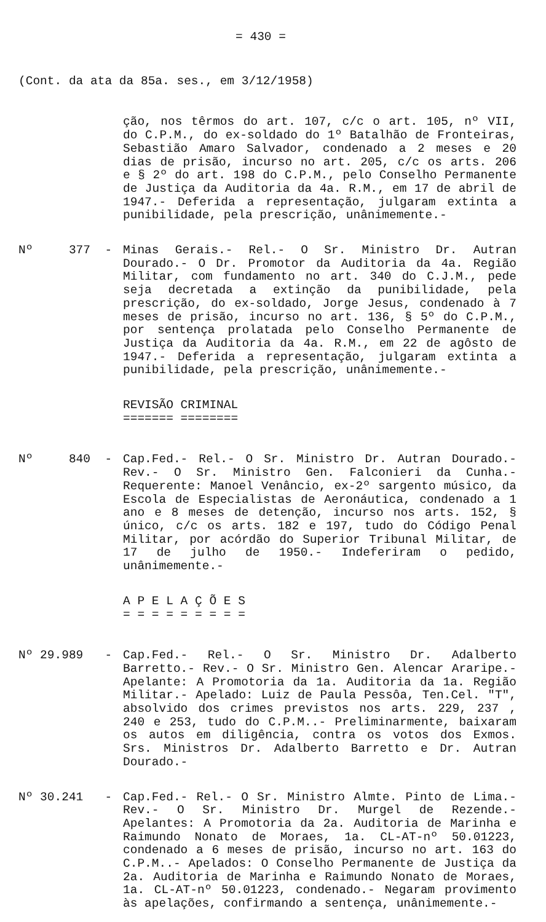= 430 =
(Cont. da ata da 85a. ses., em 3/12/1958)
ção, nos têrmos do art. 107, c/c o art. 105, nº VII, do C.P.M., do ex-soldado do 1º Batalhão de Fronteiras, Sebastião Amaro Salvador, condenado a 2 meses e 20 dias de prisão, incurso no art. 205, c/c os arts. 206 e § 2º do art. 198 do C.P.M., pelo Conselho Permanente de Justiça da Auditoria da 4a. R.M., em 17 de abril de 1947.- Deferida a representação, julgaram extinta a punibilidade, pela prescrição, unânimemente.-
Nº 377 -
Minas Gerais.- Rel.- O Sr. Ministro Dr. Autran Dourado.- O Dr. Promotor da Auditoria da 4a. Região Militar, com fundamento no art. 340 do C.J.M., pede seja decretada a extinção da punibilidade, pela prescrição, do ex-soldado, Jorge Jesus, condenado à 7 meses de prisão, incurso no art. 136, § 5º do C.P.M., por sentença prolatada pelo Conselho Permanente de Justiça da Auditoria da 4a. R.M., em 22 de agôsto de 1947.- Deferida a representação, julgaram extinta a punibilidade, pela prescrição, unânimemente.-
REVISÃO CRIMINAL
======= ========
Nº 840 -
Cap.Fed.- Rel.- O Sr. Ministro Dr. Autran Dourado.- Rev.- O Sr. Ministro Gen. Falconieri da Cunha.- Requerente: Manoel Venâncio, ex-2º sargento músico, da Escola de Especialistas de Aeronáutica, condenado a 1 ano e 8 meses de detenção, incurso nos arts. 152, § único, c/c os arts. 182 e 197, tudo do Código Penal Militar, por acórdão do Superior Tribunal Militar, de 17 de julho de 1950.- Indeferiram o pedido, unânimemente.-
A P E L A Ç Õ E S
= = = = = = = = =
Nº 29.989 -
Cap.Fed.- Rel.- O Sr. Ministro Dr. Adalberto Barretto.- Rev.- O Sr. Ministro Gen. Alencar Araripe.- Apelante: A Promotoria da 1a. Auditoria da 1a. Região Militar.- Apelado: Luiz de Paula Pessôa, Ten.Cel. "T", absolvido dos crimes previstos nos arts. 229, 237 , 240 e 253, tudo do C.P.M..- Preliminarmente, baixaram os autos em diligência, contra os votos dos Exmos. Srs. Ministros Dr. Adalberto Barretto e Dr. Autran Dourado.-
Nº 30.241 -
Cap.Fed.- Rel.- O Sr. Ministro Almte. Pinto de Lima.- Rev.- O Sr. Ministro Dr. Murgel de Rezende.- Apelantes: A Promotoria da 2a. Auditoria de Marinha e Raimundo Nonato de Moraes, 1a. CL-AT-nº 50.01223, condenado a 6 meses de prisão, incurso no art. 163 do C.P.M..- Apelados: O Conselho Permanente de Justiça da 2a. Auditoria de Marinha e Raimundo Nonato de Moraes, 1a. CL-AT-nº 50.01223, condenado.- Negaram provimento às apelações, confirmando a sentença, unânimemente.-